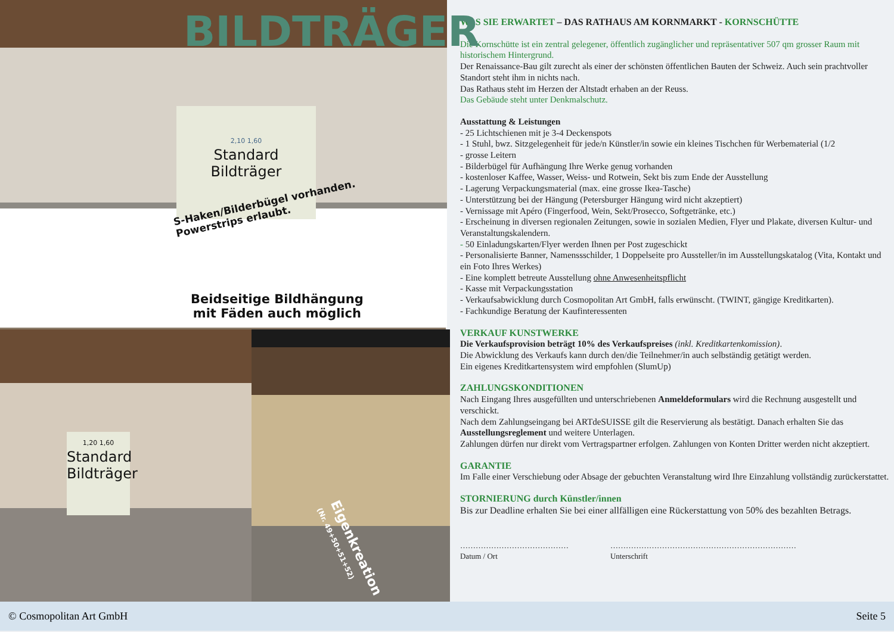BILDTRÄGER
2,10 1,60
Standard
Bildträger
S-Haken/Bilderbügel vorhanden.
Powerstrips erlaubt.
Beidseitige Bildhängung
mit Fäden auch möglich
1,20 1,60
Standard
Bildträger
Eigenkreation
(Nr. 49+50+51+52)
WAS SIE ERWARTET – DAS RATHAUS AM KORNMARKT - KORNSCHÜTTE
Die Kornschütte ist ein zentral gelegener, öffentlich zugänglicher und repräsentativer 507 qm grosser Raum mit historischem Hintergrund.
Der Renaissance-Bau gilt zurecht als einer der schönsten öffentlichen Bauten der Schweiz. Auch sein prachtvoller Standort steht ihm in nichts nach.
Das Rathaus steht im Herzen der Altstadt erhaben an der Reuss.
Das Gebäude steht unter Denkmalschutz.
Ausstattung & Leistungen
- 25 Lichtschienen mit je 3-4 Deckenspots
- 1 Stuhl, bwz. Sitzgelegenheit für jede/n Künstler/in sowie ein kleines Tischchen für Werbematerial (1/2
- grosse Leitern
- Bilderbügel für Aufhängung Ihre Werke genug vorhanden
- kostenloser Kaffee, Wasser, Weiss- und Rotwein, Sekt bis zum Ende der Ausstellung
- Lagerung Verpackungsmaterial (max. eine grosse Ikea-Tasche)
- Unterstützung bei der Hängung (Petersburger Hängung wird nicht akzeptiert)
- Vernissage mit Apéro (Fingerfood, Wein, Sekt/Prosecco, Softgetränke, etc.)
- Erscheinung in diversen regionalen Zeitungen, sowie in sozialen Medien, Flyer und Plakate, diversen Kultur- und Veranstaltungskalendern.
- 50 Einladungskarten/Flyer werden Ihnen per Post zugeschickt
- Personalisierte Banner, Namenssschilder, 1 Doppelseite pro Aussteller/in im Ausstellungskatalog (Vita, Kontakt und ein Foto Ihres Werkes)
- Eine komplett betreute Ausstellung ohne Anwesenheitspflicht
- Kasse mit Verpackungsstation
- Verkaufsabwicklung durch Cosmopolitan Art GmbH, falls erwünscht. (TWINT, gängige Kreditkarten).
- Fachkundige Beratung der Kaufinteressenten
VERKAUF KUNSTWERKE
Die Verkaufsprovision beträgt 10% des Verkaufspreises (inkl. Kreditkartenkomission).
Die Abwicklung des Verkaufs kann durch den/die Teilnehmer/in auch selbständig getätigt werden.
Ein eigenes Kreditkartensystem wird empfohlen (SlumUp)
ZAHLUNGSKONDITIONEN
Nach Eingang Ihres ausgefüllten und unterschriebenen Anmeldeformulars wird die Rechnung ausgestellt und verschickt.
Nach dem Zahlungseingang bei ARTdeSUISSE gilt die Reservierung als bestätigt. Danach erhalten Sie das Ausstellungsreglement und weitere Unterlagen.
Zahlungen dürfen nur direkt vom Vertragspartner erfolgen. Zahlungen von Konten Dritter werden nicht akzeptiert.
GARANTIE
Im Falle einer Verschiebung oder Absage der gebuchten Veranstaltung wird Ihre Einzahlung vollständig zurückerstattet.
STORNIERUNG durch Künstler/innen
Bis zur Deadline erhalten Sie bei einer allfälligen eine Rückerstattung von 50% des bezahlten Betrags.
……………………………………
Datum / Ort
………………………………………………………………
Unterschrift
© Cosmopolitan Art GmbH Seite 5